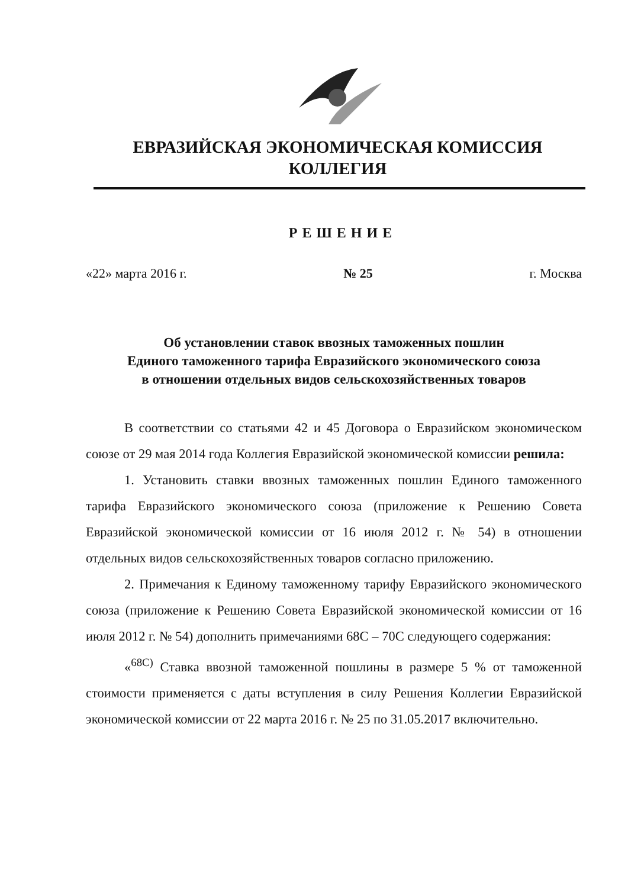ЕВРАЗИЙСКАЯ ЭКОНОМИЧЕСКАЯ КОМИССИЯ
КОЛЛЕГИЯ
РЕШЕНИЕ
«22» марта 2016 г. № 25 г. Москва
Об установлении ставок ввозных таможенных пошлин
Единого таможенного тарифа Евразийского экономического союза
в отношении отдельных видов сельскохозяйственных товаров
В соответствии со статьями 42 и 45 Договора о Евразийском экономическом союзе от 29 мая 2014 года Коллегия Евразийской экономической комиссии решила:
1. Установить ставки ввозных таможенных пошлин Единого таможенного тарифа Евразийского экономического союза (приложение к Решению Совета Евразийской экономической комиссии от 16 июля 2012 г. № 54) в отношении отдельных видов сельскохозяйственных товаров согласно приложению.
2. Примечания к Единому таможенному тарифу Евразийского экономического союза (приложение к Решению Совета Евразийской экономической комиссии от 16 июля 2012 г. № 54) дополнить примечаниями 68С – 70С следующего содержания:
«<sup>68С)</sup> Ставка ввозной таможенной пошлины в размере 5 % от таможенной стоимости применяется с даты вступления в силу Решения Коллегии Евразийской экономической комиссии от 22 марта 2016 г. № 25 по 31.05.2017 включительно.